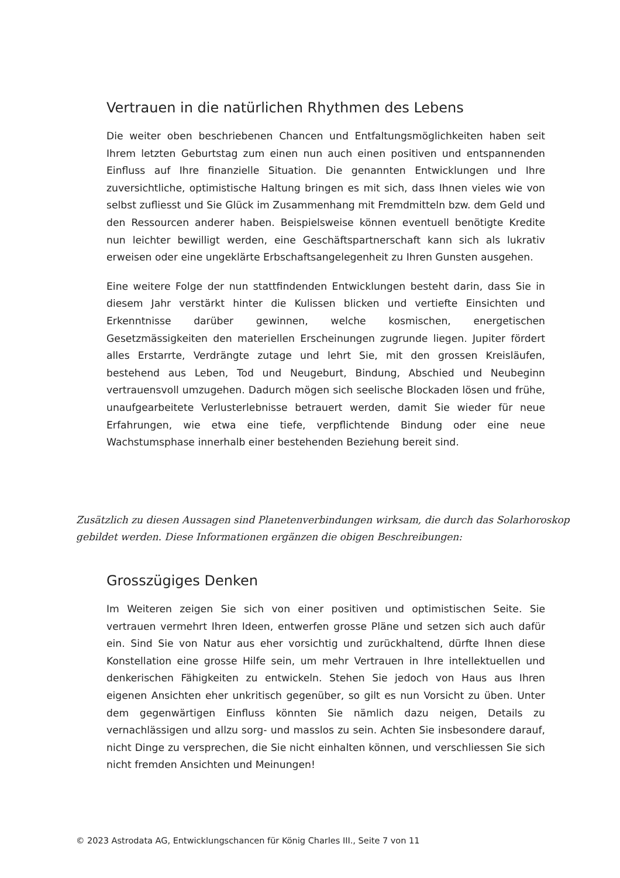Vertrauen in die natürlichen Rhythmen des Lebens
Die weiter oben beschriebenen Chancen und Entfaltungsmöglichkeiten haben seit Ihrem letzten Geburtstag zum einen nun auch einen positiven und entspannenden Einfluss auf Ihre finanzielle Situation. Die genannten Entwicklungen und Ihre zuversichtliche, optimistische Haltung bringen es mit sich, dass Ihnen vieles wie von selbst zufliesst und Sie Glück im Zusammenhang mit Fremdmitteln bzw. dem Geld und den Ressourcen anderer haben. Beispielsweise können eventuell benötigte Kredite nun leichter bewilligt werden, eine Geschäftspartnerschaft kann sich als lukrativ erweisen oder eine ungeklärte Erbschaftsangelegenheit zu Ihren Gunsten ausgehen.
Eine weitere Folge der nun stattfindenden Entwicklungen besteht darin, dass Sie in diesem Jahr verstärkt hinter die Kulissen blicken und vertiefte Einsichten und Erkenntnisse darüber gewinnen, welche kosmischen, energetischen Gesetzmässigkeiten den materiellen Erscheinungen zugrunde liegen. Jupiter fördert alles Erstarrte, Verdrängte zutage und lehrt Sie, mit den grossen Kreisläufen, bestehend aus Leben, Tod und Neugeburt, Bindung, Abschied und Neubeginn vertrauensvoll umzugehen. Dadurch mögen sich seelische Blockaden lösen und frühe, unaufgearbeitete Verlusterlebnisse betrauert werden, damit Sie wieder für neue Erfahrungen, wie etwa eine tiefe, verpflichtende Bindung oder eine neue Wachstumsphase innerhalb einer bestehenden Beziehung bereit sind.
Zusätzlich zu diesen Aussagen sind Planetenverbindungen wirksam, die durch das Solarhoroskop gebildet werden. Diese Informationen ergänzen die obigen Beschreibungen:
Grosszügiges Denken
Im Weiteren zeigen Sie sich von einer positiven und optimistischen Seite. Sie vertrauen vermehrt Ihren Ideen, entwerfen grosse Pläne und setzen sich auch dafür ein. Sind Sie von Natur aus eher vorsichtig und zurückhaltend, dürfte Ihnen diese Konstellation eine grosse Hilfe sein, um mehr Vertrauen in Ihre intellektuellen und denkerischen Fähigkeiten zu entwickeln. Stehen Sie jedoch von Haus aus Ihren eigenen Ansichten eher unkritisch gegenüber, so gilt es nun Vorsicht zu üben. Unter dem gegenwärtigen Einfluss könnten Sie nämlich dazu neigen, Details zu vernachlässigen und allzu sorg- und masslos zu sein. Achten Sie insbesondere darauf, nicht Dinge zu versprechen, die Sie nicht einhalten können, und verschliessen Sie sich nicht fremden Ansichten und Meinungen!
© 2023 Astrodata AG, Entwicklungschancen für König Charles III., Seite 7 von 11